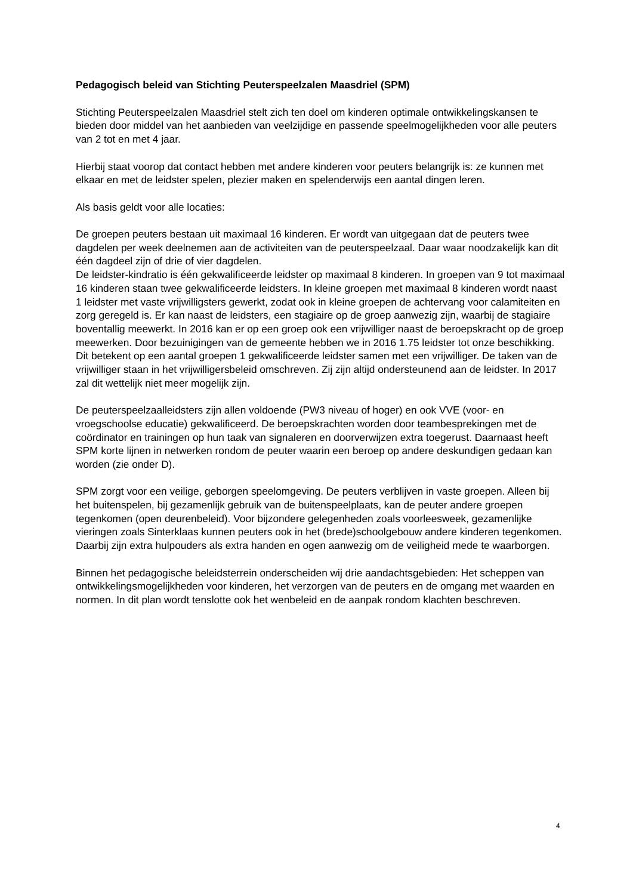Pedagogisch beleid van Stichting Peuterspeelzalen Maasdriel (SPM)
Stichting Peuterspeelzalen Maasdriel stelt zich ten doel om kinderen optimale ontwikkelingskansen te bieden door middel van het aanbieden van veelzijdige en passende speelmogelijkheden voor alle peuters van 2 tot en met 4 jaar.
Hierbij staat voorop dat contact hebben met andere kinderen voor peuters belangrijk is: ze kunnen met elkaar en met de leidster spelen, plezier maken en spelenderwijs een aantal dingen leren.
Als basis geldt voor alle locaties:
De groepen peuters bestaan uit maximaal 16 kinderen. Er wordt van uitgegaan dat de peuters twee dagdelen per week deelnemen aan de activiteiten van de peuterspeelzaal. Daar waar noodzakelijk kan dit één dagdeel zijn of drie of vier dagdelen.
De leidster-kindratio is één gekwalificeerde leidster op maximaal 8 kinderen. In groepen van 9 tot maximaal 16 kinderen staan twee gekwalificeerde leidsters. In kleine groepen met maximaal 8 kinderen wordt naast 1 leidster met vaste vrijwilligsters gewerkt, zodat ook in kleine groepen de achtervang voor calamiteiten en zorg geregeld is. Er kan naast de leidsters, een stagiaire op de groep aanwezig zijn, waarbij de stagiaire boventallig meewerkt. In 2016 kan er op een groep ook een vrijwilliger naast de beroepskracht op de groep meewerken. Door bezuinigingen van de gemeente hebben we in 2016 1.75 leidster tot onze beschikking. Dit betekent op een aantal groepen 1 gekwalificeerde leidster samen met een vrijwilliger. De taken van de vrijwilliger staan in het vrijwilligersbeleid omschreven. Zij zijn altijd ondersteunend aan de leidster. In 2017 zal dit wettelijk niet meer mogelijk zijn.
De peuterspeelzaalleidsters zijn allen voldoende (PW3 niveau of hoger) en ook VVE (voor- en vroegschoolse educatie) gekwalificeerd. De beroepskrachten worden door teambesprekingen met de coördinator en trainingen op hun taak van signaleren en doorverwijzen extra toegerust. Daarnaast heeft SPM korte lijnen in netwerken rondom de peuter waarin een beroep op andere deskundigen gedaan kan worden (zie onder D).
SPM zorgt voor een veilige, geborgen speelomgeving. De peuters verblijven in vaste groepen. Alleen bij het buitenspelen, bij gezamenlijk gebruik van de buitenspeelplaats, kan de peuter andere groepen tegenkomen (open deurenbeleid). Voor bijzondere gelegenheden zoals voorleesweek, gezamenlijke vieringen zoals Sinterklaas kunnen peuters ook in het (brede)schoolgebouw andere kinderen tegenkomen. Daarbij zijn extra hulpouders als extra handen en ogen aanwezig om de veiligheid mede te waarborgen.
Binnen het pedagogische beleidsterrein onderscheiden wij drie aandachtsgebieden: Het scheppen van ontwikkelingsmogelijkheden voor kinderen, het verzorgen van de peuters en de omgang met waarden en normen. In dit plan wordt tenslotte ook het wenbeleid en de aanpak rondom klachten beschreven.
4